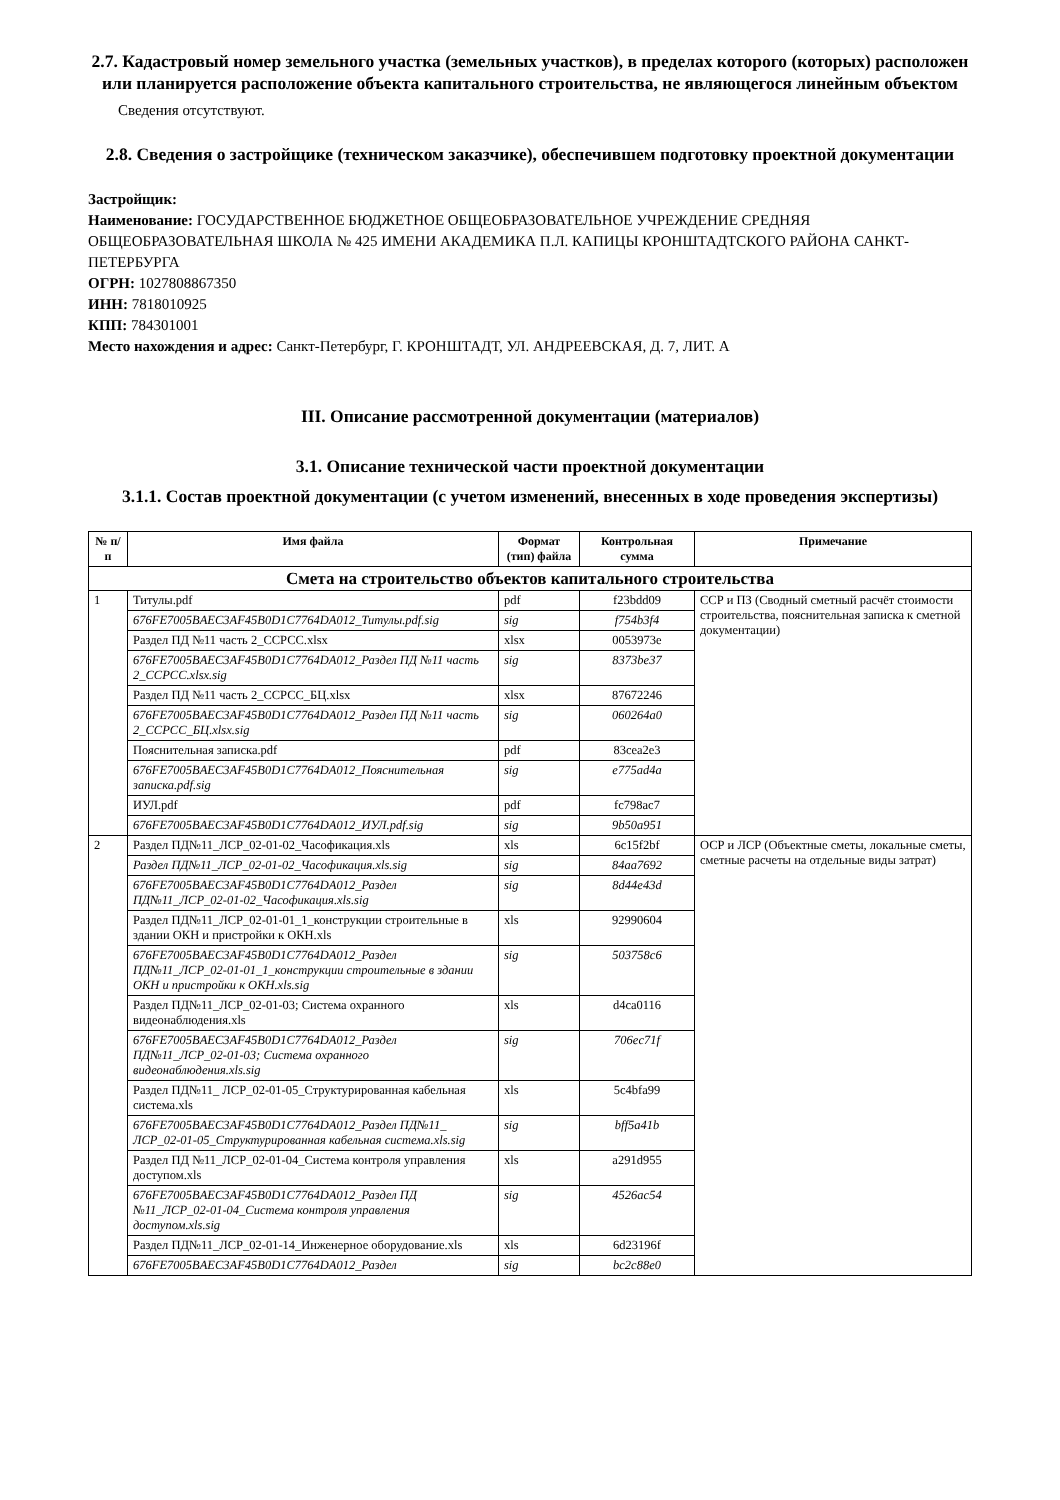2.7. Кадастровый номер земельного участка (земельных участков), в пределах которого (которых) расположен или планируется расположение объекта капитального строительства, не являющегося линейным объектом
Сведения отсутствуют.
2.8. Сведения о застройщике (техническом заказчике), обеспечившем подготовку проектной документации
Застройщик:
Наименование: ГОСУДАРСТВЕННОЕ БЮДЖЕТНОЕ ОБЩЕОБРАЗОВАТЕЛЬНОЕ УЧРЕЖДЕНИЕ СРЕДНЯЯ ОБЩЕОБРАЗОВАТЕЛЬНАЯ ШКОЛА № 425 ИМЕНИ АКАДЕМИКА П.Л. КАПИЦЫ КРОНШТАДТСКОГО РАЙОНА САНКТ-ПЕТЕРБУРГА
ОГРН: 1027808867350
ИНН: 7818010925
КПП: 784301001
Место нахождения и адрес: Санкт-Петербург, Г. КРОНШТАДТ, УЛ. АНДРЕЕВСКАЯ, Д. 7, ЛИТ. А
III. Описание рассмотренной документации (материалов)
3.1. Описание технической части проектной документации
3.1.1. Состав проектной документации (с учетом изменений, внесенных в ходе проведения экспертизы)
| № п/п | Имя файла | Формат (тип) файла | Контрольная сумма | Примечание |
| --- | --- | --- | --- | --- |
| Смета на строительство объектов капитального строительства | | | | |
| 1 | Титулы.pdf | pdf | f23bdd09 | ССР и ПЗ (Сводный сметный расчёт стоимости строительства, пояснительная записка к сметной документации) |
| | 676FE7005BAEC3AF45B0D1C7764DA012_Титулы.pdf.sig | sig | f754b3f4 | |
| | Раздел ПД №11 часть 2_ССРСС.xlsx | xlsx | 0053973e | |
| | 676FE7005BAEC3AF45B0D1C7764DA012_Раздел ПД №11 часть 2_ССРСС.xlsx.sig | sig | 8373be37 | |
| | Раздел ПД №11 часть 2_ССРСС_БЦ.xlsx | xlsx | 87672246 | |
| | 676FE7005BAEC3AF45B0D1C7764DA012_Раздел ПД №11 часть 2_ССРСС_БЦ.xlsx.sig | sig | 060264a0 | |
| | Пояснительная записка.pdf | pdf | 83cea2e3 | |
| | 676FE7005BAEC3AF45B0D1C7764DA012_Пояснительная записка.pdf.sig | sig | e775ad4a | |
| | ИУЛ.pdf | pdf | fc798ac7 | |
| | 676FE7005BAEC3AF45B0D1C7764DA012_ИУЛ.pdf.sig | sig | 9b50a951 | |
| 2 | Раздел ПД№11_ЛСР_02-01-02_Часофикация.xls | xls | 6c15f2bf | ОСР и ЛСР (Объектные сметы, локальные сметы, сметные расчеты на отдельные виды затрат) |
| | Раздел ПД№11_ЛСР_02-01-02_Часофикация.xls.sig | sig | 84aa7692 | |
| | 676FE7005BAEC3AF45B0D1C7764DA012_Раздел ПД№11_ЛСР_02-01-02_Часофикация.xls.sig | sig | 8d44e43d | |
| | Раздел ПД№11_ЛСР_02-01-01_1_конструкции строительные в здании ОКН и пристройки к ОКН.xls | xls | 92990604 | |
| | 676FE7005BAEC3AF45B0D1C7764DA012_Раздел ПД№11_ЛСР_02-01-01_1_конструкции строительные в здании ОКН и пристройки к ОКН.xls.sig | sig | 503758c6 | |
| | Раздел ПД№11_ЛСР_02-01-03; Система охранного видеонаблюдения.xls | xls | d4ca0116 | |
| | 676FE7005BAEC3AF45B0D1C7764DA012_Раздел ПД№11_ЛСР_02-01-03; Система охранного видеонаблюдения.xls.sig | sig | 706ec71f | |
| | Раздел ПД№11_ ЛСР_02-01-05_Структурированная кабельная система.xls | xls | 5c4bfa99 | |
| | 676FE7005BAEC3AF45B0D1C7764DA012_Раздел ПД№11_ ЛСР_02-01-05_Структурированная кабельная система.xls.sig | sig | bff5a41b | |
| | Раздел ПД №11_ЛСР_02-01-04_Система контроля управления доступом.xls | xls | a291d955 | |
| | 676FE7005BAEC3AF45B0D1C7764DA012_Раздел ПД №11_ЛСР_02-01-04_Система контроля управления доступом.xls.sig | sig | 4526ac54 | |
| | Раздел ПД№11_ЛСР_02-01-14_Инженерное оборудование.xls | xls | 6d23196f | |
| | 676FE7005BAEC3AF45B0D1C7764DA012_Раздел | sig | bc2c88e0 | |